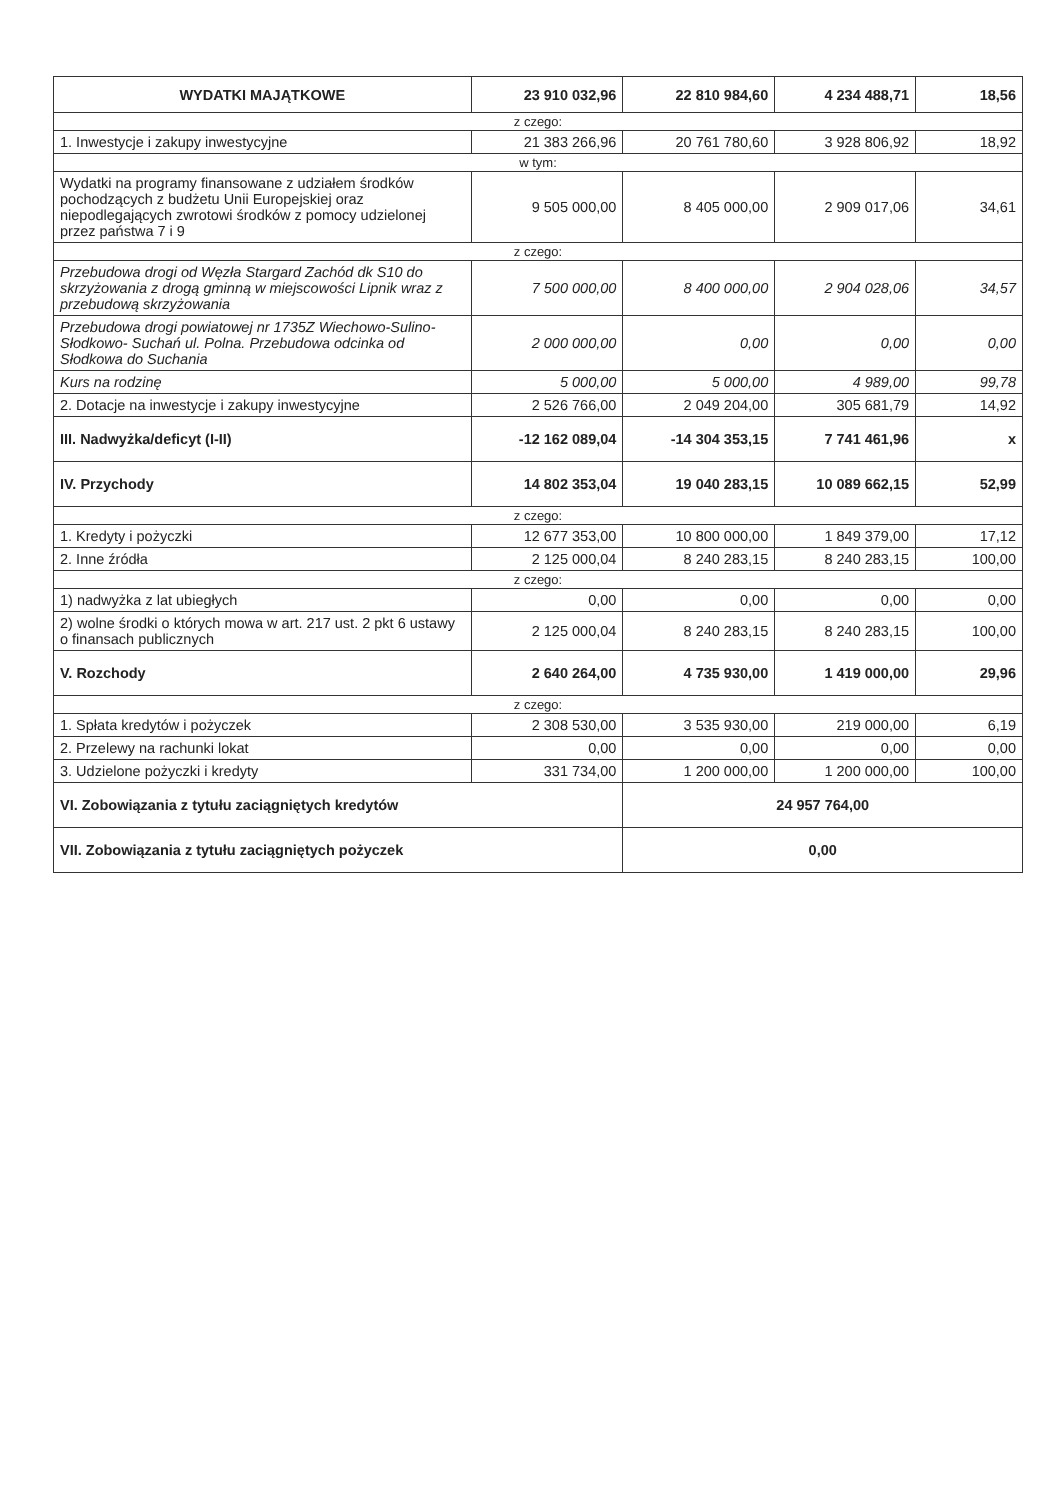| WYDATKI MAJĄTKOWE | 23 910 032,96 | 22 810 984,60 | 4 234 488,71 | 18,56 |
| z czego: | | | | |
| 1. Inwestycje i zakupy inwestycyjne | 21 383 266,96 | 20 761 780,60 | 3 928 806,92 | 18,92 |
| w tym: | | | | |
| Wydatki na programy finansowane z udziałem środków pochodzących z budżetu Unii Europejskiej oraz niepodlegających zwrotowi środków z pomocy udzielonej przez państwa 7 i 9 | 9 505 000,00 | 8 405 000,00 | 2 909 017,06 | 34,61 |
| z czego: | | | | |
| Przebudowa drogi od Węzła Stargard Zachód dk S10 do skrzyżowania z drogą gminną w miejscowości Lipnik wraz z przebudową skrzyżowania | 7 500 000,00 | 8 400 000,00 | 2 904 028,06 | 34,57 |
| Przebudowa drogi powiatowej nr 1735Z Wiechowo-Sulino- Słodkowo- Suchań ul. Polna. Przebudowa odcinka od Słodkowa do Suchania | 2 000 000,00 | 0,00 | 0,00 | 0,00 |
| Kurs na rodzinę | 5 000,00 | 5 000,00 | 4 989,00 | 99,78 |
| 2. Dotacje na inwestycje i zakupy inwestycyjne | 2 526 766,00 | 2 049 204,00 | 305 681,79 | 14,92 |
| III. Nadwyżka/deficyt (I-II) | -12 162 089,04 | -14 304 353,15 | 7 741 461,96 | x |
| IV. Przychody | 14 802 353,04 | 19 040 283,15 | 10 089 662,15 | 52,99 |
| z czego: | | | | |
| 1. Kredyty i pożyczki | 12 677 353,00 | 10 800 000,00 | 1 849 379,00 | 17,12 |
| 2. Inne źródła | 2 125 000,04 | 8 240 283,15 | 8 240 283,15 | 100,00 |
| z czego: | | | | |
| 1) nadwyżka z lat ubiegłych | 0,00 | 0,00 | 0,00 | 0,00 |
| 2) wolne środki o których mowa w art. 217 ust. 2 pkt 6 ustawy o finansach publicznych | 2 125 000,04 | 8 240 283,15 | 8 240 283,15 | 100,00 |
| V. Rozchody | 2 640 264,00 | 4 735 930,00 | 1 419 000,00 | 29,96 |
| z czego: | | | | |
| 1. Spłata kredytów i pożyczek | 2 308 530,00 | 3 535 930,00 | 219 000,00 | 6,19 |
| 2. Przelewy na rachunki lokat | 0,00 | 0,00 | 0,00 | 0,00 |
| 3. Udzielone pożyczki i kredyty | 331 734,00 | 1 200 000,00 | 1 200 000,00 | 100,00 |
| VI. Zobowiązania z tytułu zaciągniętych kredytów | | 24 957 764,00 | | |
| VII. Zobowiązania z tytułu zaciągniętych pożyczek | | 0,00 | | |